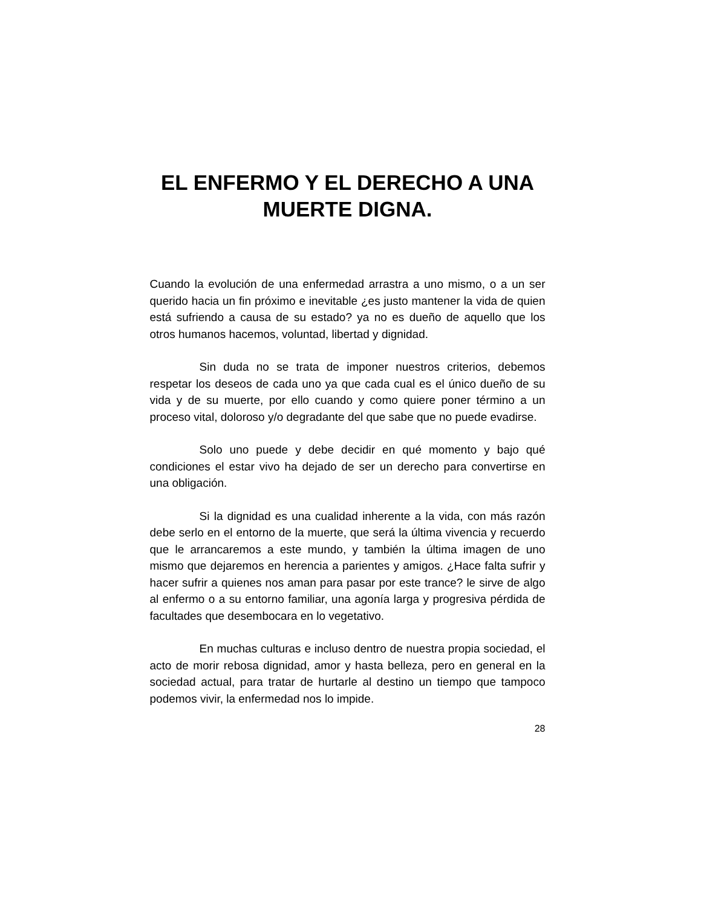EL ENFERMO Y EL DERECHO A UNA MUERTE DIGNA.
Cuando la evolución de una enfermedad arrastra a uno mismo, o a un ser querido hacia un fin próximo e inevitable ¿es justo mantener la vida de quien está sufriendo a causa de su estado? ya no es dueño de aquello que los otros humanos hacemos, voluntad, libertad y dignidad.
Sin duda no se trata de imponer nuestros criterios, debemos respetar los deseos de cada uno ya que cada cual es el único dueño de su vida y de su muerte, por ello cuando y como quiere poner término a un proceso vital, doloroso y/o degradante del que sabe que no puede evadirse.
Solo uno puede y debe decidir en qué momento y bajo qué condiciones el estar vivo ha dejado de ser un derecho para convertirse en una obligación.
Si la dignidad es una cualidad inherente a la vida, con más razón debe serlo en el entorno de la muerte, que será la última vivencia y recuerdo que le arrancaremos a este mundo, y también la última imagen de uno mismo que dejaremos en herencia a parientes y amigos. ¿Hace falta sufrir y hacer sufrir a quienes nos aman para pasar por este trance? le sirve de algo al enfermo o a su entorno familiar, una agonía larga y progresiva pérdida de facultades que desembocara en lo vegetativo.
En muchas culturas e incluso dentro de nuestra propia sociedad, el acto de morir rebosa dignidad, amor y hasta belleza, pero en general en la sociedad actual, para tratar de hurtarle al destino un tiempo que tampoco podemos vivir, la enfermedad nos lo impide.
28